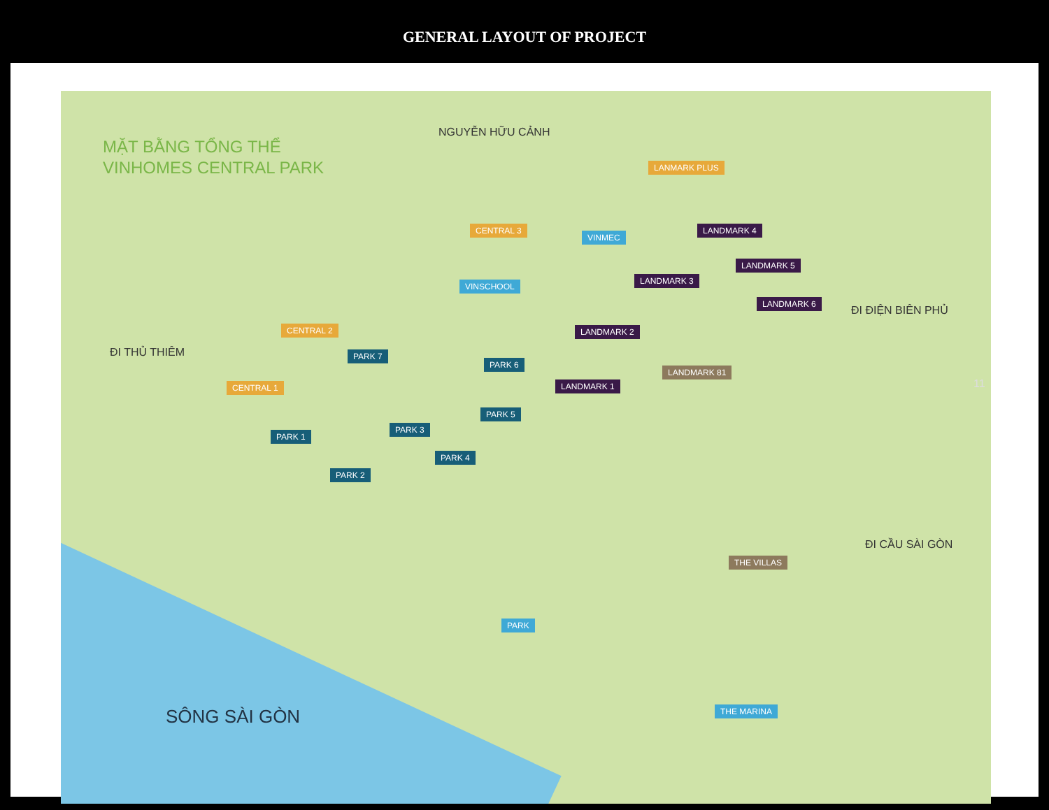GENERAL LAYOUT OF PROJECT
MẶT BẰNG TỔNG THỂ
VINHOMES CENTRAL PARK
NGUYỄN HỮU CẢNH
ĐI THỦ THIÊM
ĐI ĐIỆN BIÊN PHỦ
ĐI CẦU SÀI GÒN
SÔNG SÀI GÒN
LANMARK PLUS
CENTRAL 3
VINMEC
LANDMARK 4
LANDMARK 5
LANDMARK 3
LANDMARK 6
VINSCHOOL
CENTRAL 2 LANDMARK 2
PARK 7
PARK 6
LANDMARK 81
LANDMARK 1
CENTRAL 1
PARK 5
PARK 1
PARK 3
PARK 4
PARK 2
THE VILLAS
PARK
THE MARINA
11